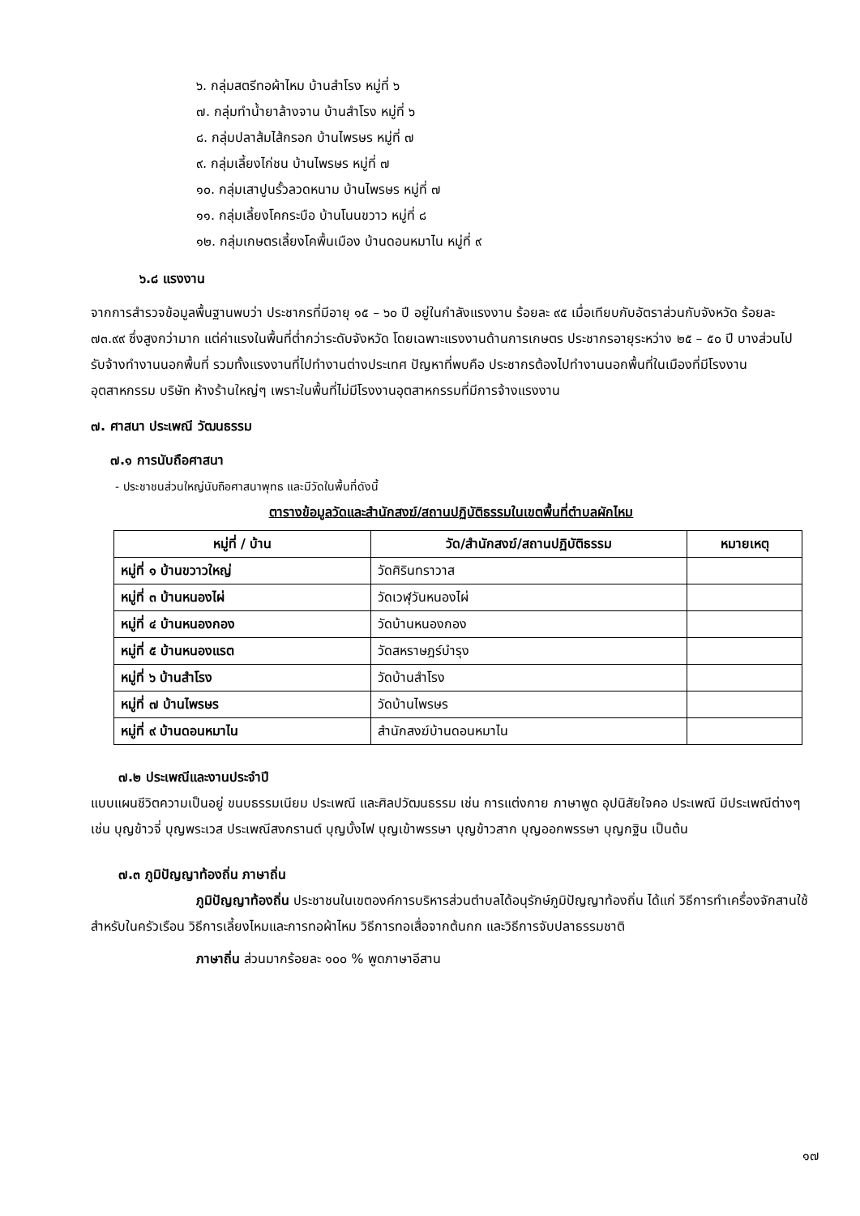๖. กลุ่มสตรีทอผ้าไหม บ้านสำโรง หมู่ที่ ๖
๗. กลุ่มทำน้ำยาล้างจาน บ้านสำโรง หมู่ที่ ๖
๘. กลุ่มปลาส้มไส้กรอก บ้านไพรษร หมู่ที่ ๗
๙. กลุ่มเลี้ยงไก่ชน บ้านไพรษร หมู่ที่ ๗
๑๐. กลุ่มเสาปูนรั้วลวดหนาม บ้านไพรษร หมู่ที่ ๗
๑๑. กลุ่มเลี้ยงโคกระบือ บ้านโนนขวาว หมู่ที่ ๘
๑๒. กลุ่มเกษตรเลี้ยงโคพื้นเมือง บ้านดอนหมาไน หมู่ที่ ๙
๖.๘ แรงงาน
จากการสำรวจข้อมูลพื้นฐานพบว่า ประชากรที่มีอายุ ๑๕ – ๖๐ ปี อยู่ในกำลังแรงงาน ร้อยละ ๙๕ เมื่อเทียบกับอัตราส่วนกับจังหวัด ร้อยละ ๗๓.๙๙ ซึ่งสูงกว่ามาก แต่ค่าแรงในพื้นที่ต่ำกว่าระดับจังหวัด โดยเฉพาะแรงงานด้านการเกษตร ประชากรอายุระหว่าง ๒๕ – ๕๐ ปี บางส่วนไปรับจ้างทำงานนอกพื้นที่ รวมทั้งแรงงานที่ไปทำงานต่างประเทศ ปัญหาที่พบคือ ประชากรต้องไปทำงานนอกพื้นที่ในเมืองที่มีโรงงานอุตสาหกรรม บริษัท ห้างร้านใหญ่ๆ เพราะในพื้นที่ไม่มีโรงงานอุตสาหกรรมที่มีการจ้างแรงงาน
๗. ศาสนา ประเพณี วัฒนธรรม
๗.๑ การนับถือศาสนา
- ประชาชนส่วนใหญ่นับถือศาสนาพุทธ และมีวัดในพื้นที่ดังนี้
ตารางข้อมูลวัดและสำนักสงฆ์/สถานปฏิบัติธรรมในเขตพื้นที่ตำบลผักไหม
| หมู่ที่ / บ้าน | วัด/สำนักสงฆ์/สถานปฏิบัติธรรม | หมายเหตุ |
| --- | --- | --- |
| หมู่ที่ ๑ บ้านขวาวใหญ่ | วัดศิรินทราวาส | |
| หมู่ที่ ๓ บ้านหนองไผ่ | วัดเวฬุวันหนองไผ่ | |
| หมู่ที่ ๔ บ้านหนองกอง | วัดบ้านหนองกอง | |
| หมู่ที่ ๕ บ้านหนองแรต | วัดสหราษฎร์บำรุง | |
| หมู่ที่ ๖ บ้านสำโรง | วัดบ้านสำโรง | |
| หมู่ที่ ๗ บ้านไพรษร | วัดบ้านไพรษร | |
| หมู่ที่ ๙ บ้านดอนหมาไน | สำนักสงฆ์บ้านดอนหมาไน | |
๗.๒ ประเพณีและงานประจำปี
แบบแผนชีวิตความเป็นอยู่ ขนบธรรมเนียม ประเพณี และศิลปวัฒนธรรม เช่น การแต่งกาย ภาษาพูด อุปนิสัยใจคอ ประเพณี มีประเพณีต่างๆ เช่น บุญข้าวจี่ บุญพระเวส ประเพณีสงกรานต์ บุญบั้งไฟ บุญเข้าพรรษา บุญข้าวสาก บุญออกพรรษา บุญกฐิน เป็นต้น
๗.๓ ภูมิปัญญาท้องถิ่น ภาษาถิ่น
ภูมิปัญญาท้องถิ่น ประชาชนในเขตองค์การบริหารส่วนตำบลได้อนุรักษ์ภูมิปัญญาท้องถิ่น ได้แก่ วิธีการทำเครื่องจักสานใช้สำหรับในครัวเรือน วิธีการเลี้ยงไหมและการทอผ้าไหม วิธีการทอเสื่อจากต้นกก และวิธีการจับปลาธรรมชาติ
ภาษาถิ่น ส่วนมากร้อยละ ๑๐๐ % พูดภาษาอีสาน
๑๗